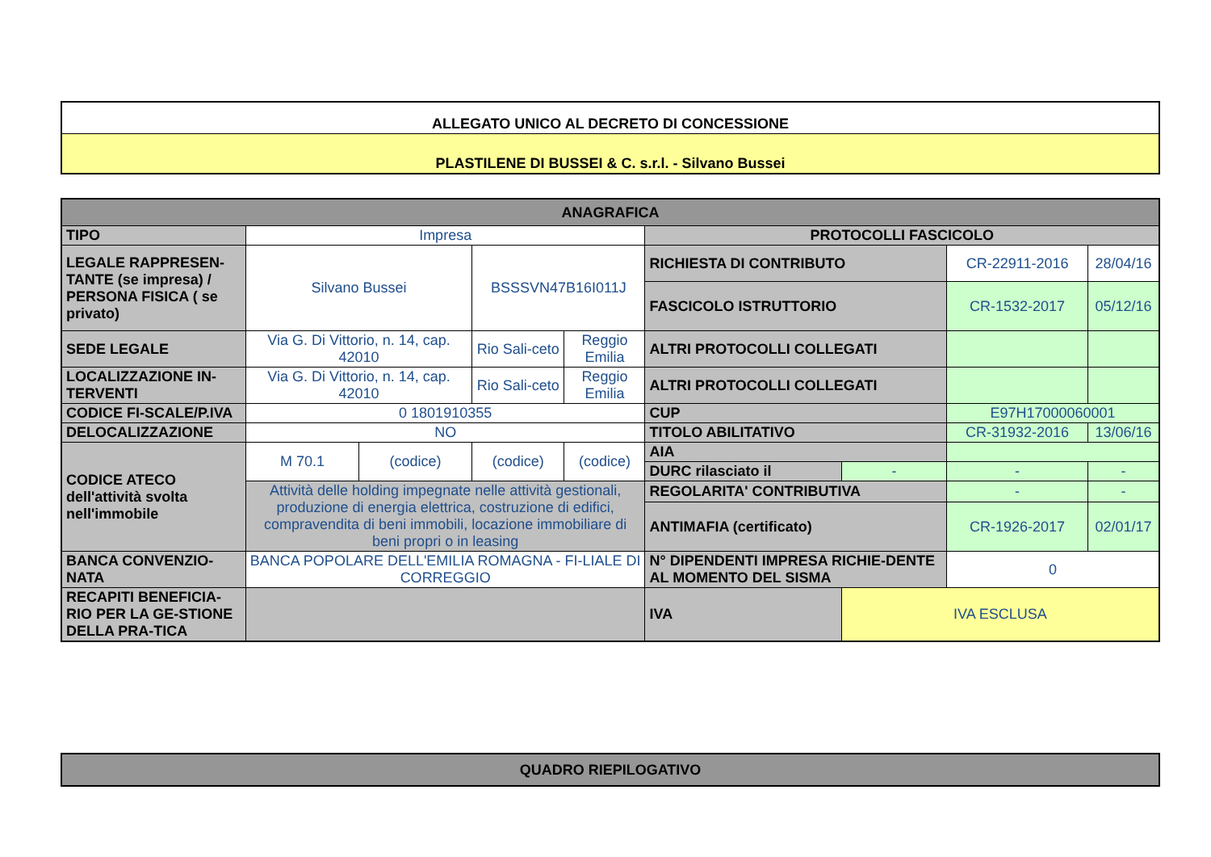| ALLEGATO UNICO AL DECRETO DI CONCESSIONE |
| PLASTILENE DI BUSSEI & C. s.r.l. - Silvano Bussei |
| ANAGRAFICA | | | | | | | | |
| TIPO | Impresa | | | | PROTOCOLLI FASCICOLO | | | |
| LEGALE RAPPRESEN-TANTE (se impresa) / PERSONA FISICA ( se privato) | Silvano Bussei | | BSSSVN47B16I011J | | RICHIESTA DI CONTRIBUTO | | CR-22911-2016 | 28/04/16 |
| | | | | | FASCICOLO ISTRUTTORIO | | CR-1532-2017 | 05/12/16 |
| SEDE LEGALE | Via G. Di Vittorio, n. 14, cap. 42010 | | Rio Sali-ceto | Reggio Emilia | ALTRI PROTOCOLLI COLLEGATI | | | |
| LOCALIZZAZIONE IN-TERVENTI | Via G. Di Vittorio, n. 14, cap. 42010 | | Rio Sali-ceto | Reggio Emilia | ALTRI PROTOCOLLI COLLEGATI | | | |
| CODICE FI-SCALE/P.IVA | 0 1801910355 | | | | CUP | | E97H17000060001 | |
| DELOCALIZZAZIONE | NO | | | | TITOLO ABILITATIVO | | CR-31932-2016 | 13/06/16 |
| CODICE ATECO dell'attività svolta nell'immobile | M 70.1 | (codice) | (codice) | (codice) | AIA | | | |
| | | | | | DURC rilasciato il | - | - | - |
| | Attività delle holding impegnate nelle attività gestionali, produzione di energia elettrica, costruzione di edifici, compravendita di beni immobili, locazione immobiliare di beni propri o in leasing | | | | REGOLARITA' CONTRIBUTIVA | | - | - |
| | | | | | ANTIMAFIA (certificato) | | CR-1926-2017 | 02/01/17 |
| BANCA CONVENZIO-NATA | BANCA POPOLARE DELL'EMILIA ROMAGNA - FI-LIALE DI CORREGGIO | | | | N° DIPENDENTI IMPRESA RICHIE-DENTE AL MOMENTO DEL SISMA | | 0 | |
| RECAPITI BENEFICIA-RIO PER LA GE-STIONE DELLA PRA-TICA | | | | | IVA | IVA ESCLUSA | | |
| QUADRO RIEPILOGATIVO |